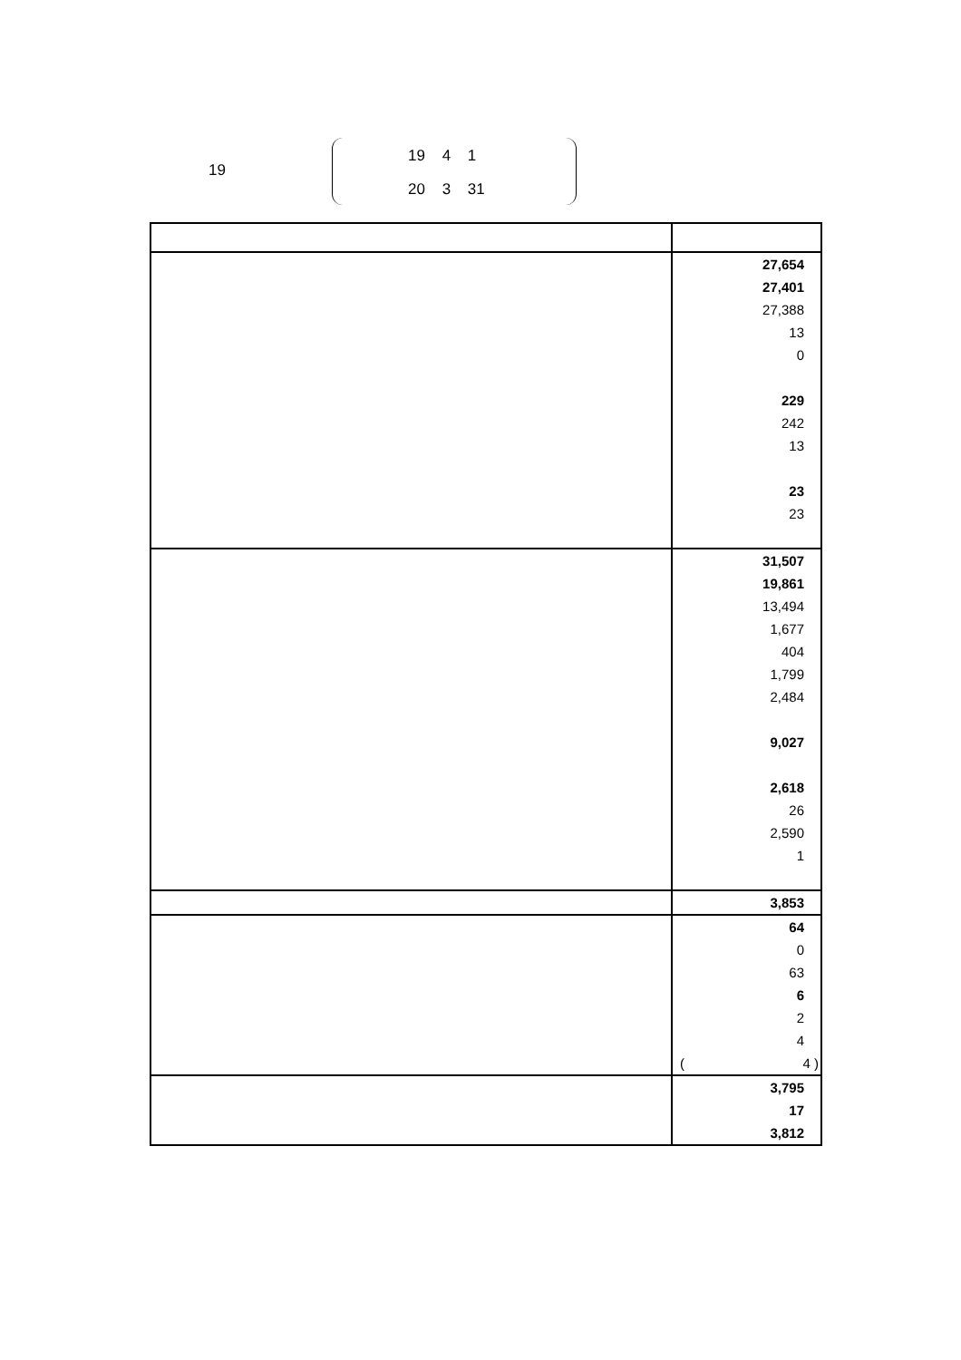19
19 4 1
20 3 31
| | 27,654 |
| | 27,401 |
| | 27,388 |
| | 13 |
| | 0 |
| | 229 |
| | 242 |
| | 13 |
| | 23 |
| | 23 |
| | 31,507 |
| | 19,861 |
| | 13,494 |
| | 1,677 |
| | 404 |
| | 1,799 |
| | 2,484 |
| | 9,027 |
| | 2,618 |
| | 26 |
| | 2,590 |
| | 1 |
| | 3,853 |
| | 64 |
| | 0 |
| | 63 |
| | 6 |
| | 2 |
| | 4 |
| | ( 4 ) |
| | 3,795 |
| | 17 |
| | 3,812 |